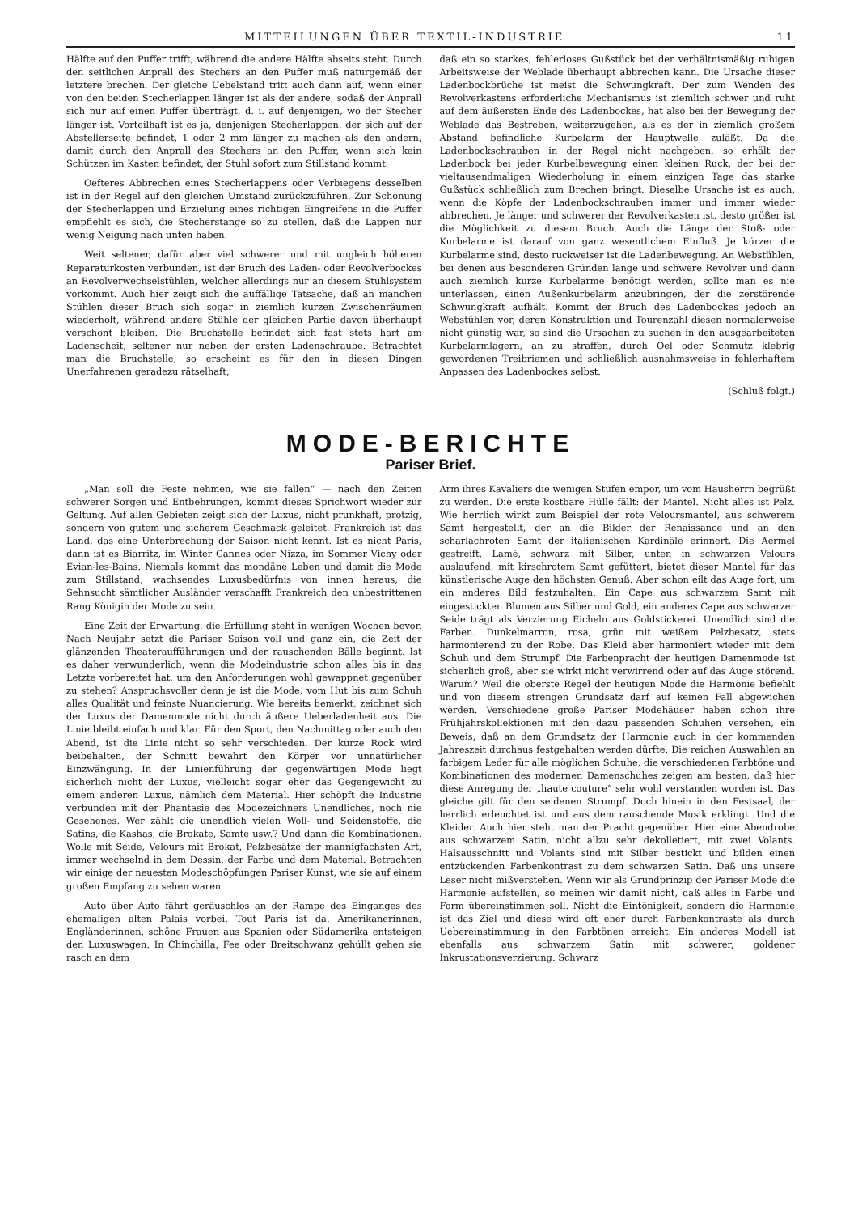MITTEILUNGEN ÜBER TEXTIL-INDUSTRIE 11
Hälfte auf den Puffer trifft, während die andere Hälfte abseits steht. Durch den seitlichen Anprall des Stechers an den Puffer muß naturgemäß der letztere brechen. Der gleiche Uebelstand tritt auch dann auf, wenn einer von den beiden Stecherlappen länger ist als der andere, sodaß der Anprall sich nur auf einen Puffer überträgt, d. i. auf denjenigen, wo der Stecher länger ist. Vorteilhaft ist es ja, denjenigen Stecherlappen, der sich auf der Abstellerseite befindet, 1 oder 2 mm länger zu machen als den andern, damit durch den Anprall des Stechers an den Puffer, wenn sich kein Schützen im Kasten befindet, der Stuhl sofort zum Stillstand kommt.
Oefteres Abbrechen eines Stecherlappens oder Verbiegens desselben ist in der Regel auf den gleichen Umstand zurückzuführen. Zur Schonung der Stecherlappen und Erzielung eines richtigen Eingreifens in die Puffer empfiehlt es sich, die Stecherstange so zu stellen, daß die Lappen nur wenig Neigung nach unten haben.
Weit seltener, dafür aber viel schwerer und mit ungleich höheren Reparaturkosten verbunden, ist der Bruch des Laden- oder Revolverbockes an Revolverwechselstühlen, welcher allerdings nur an diesem Stuhlsystem vorkommt. Auch hier zeigt sich die auffällige Tatsache, daß an manchen Stühlen dieser Bruch sich sogar in ziemlich kurzen Zwischenräumen wiederholt, während andere Stühle der gleichen Partie davon überhaupt verschont bleiben. Die Bruchstelle befindet sich fast stets hart am Ladenscheit, seltener nur neben der ersten Ladenschraube. Betrachtet man die Bruchstelle, so erscheint es für den in diesen Dingen Unerfahrenen geradezu rätselhaft,
daß ein so starkes, fehlerloses Gußstück bei der verhältnismäßig ruhigen Arbeitsweise der Weblade überhaupt abbrechen kann. Die Ursache dieser Ladenbockbrüche ist meist die Schwungkraft. Der zum Wenden des Revolverkastens erforderliche Mechanismus ist ziemlich schwer und ruht auf dem äußersten Ende des Ladenbockes, hat also bei der Bewegung der Weblade das Bestreben, weiterzugehen, als es der in ziemlich großem Abstand befindliche Kurbelarm der Hauptwelle zuläßt. Da die Ladenbockschrauben in der Regel nicht nachgeben, so erhält der Ladenbock bei jeder Kurbelbewegung einen kleinen Ruck, der bei der vieltausendmaligen Wiederholung in einem einzigen Tage das starke Gußstück schließlich zum Brechen bringt. Dieselbe Ursache ist es auch, wenn die Köpfe der Ladenbockschrauben immer und immer wieder abbrechen. Je länger und schwerer der Revolverkasten ist, desto größer ist die Möglichkeit zu diesem Bruch. Auch die Länge der Stoß- oder Kurbelarme ist darauf von ganz wesentlichem Einfluß. Je kürzer die Kurbelarme sind, desto ruckweiser ist die Ladenbewegung. An Webstühlen, bei denen aus besonderen Gründen lange und schwere Revolver und dann auch ziemlich kurze Kurbelarme benötigt werden, sollte man es nie unterlassen, einen Außenkurbelarm anzubringen, der die zerstörende Schwungkraft aufhält. Kommt der Bruch des Ladenbockes jedoch an Webstühlen vor, deren Konstruktion und Tourenzahl diesen normalerweise nicht günstig war, so sind die Ursachen zu suchen in den ausgearbeiteten Kurbelarmlagern, an zu straffen, durch Oel oder Schmutz klebrig gewordenen Treibriemen und schließlich ausnahmsweise in fehlerhaftem Anpassen des Ladenbockes selbst.
(Schluß folgt.)
MODE-BERICHTE
Pariser Brief.
„Man soll die Feste nehmen, wie sie fallen“ — nach den Zeiten schwerer Sorgen und Entbehrungen, kommt dieses Sprichwort wieder zur Geltung. Auf allen Gebieten zeigt sich der Luxus, nicht prunkhaft, protzig, sondern von gutem und sicherem Geschmack geleitet. Frankreich ist das Land, das eine Unterbrechung der Saison nicht kennt. Ist es nicht Paris, dann ist es Biarritz, im Winter Cannes oder Nizza, im Sommer Vichy oder Evian-les-Bains. Niemals kommt das mondäne Leben und damit die Mode zum Stillstand, wachsendes Luxusbedürfnis von innen heraus, die Sehnsucht sämtlicher Ausländer verschafft Frankreich den unbestrittenen Rang Königin der Mode zu sein.
Eine Zeit der Erwartung, die Erfüllung steht in wenigen Wochen bevor. Nach Neujahr setzt die Pariser Saison voll und ganz ein, die Zeit der glänzenden Theateraufführungen und der rauschenden Bälle beginnt. Ist es daher verwunderlich, wenn die Modeindustrie schon alles bis in das Letzte vorbereitet hat, um den Anforderungen wohl gewappnet gegenüber zu stehen? Anspruchsvoller denn je ist die Mode, vom Hut bis zum Schuh alles Qualität und feinste Nuancierung. Wie bereits bemerkt, zeichnet sich der Luxus der Damenmode nicht durch äußere Ueberladenheit aus. Die Linie bleibt einfach und klar. Für den Sport, den Nachmittag oder auch den Abend, ist die Linie nicht so sehr verschieden. Der kurze Rock wird beibehalten, der Schnitt bewahrt den Körper vor unnatürlicher Einzwängung. In der Linienführung der gegenwärtigen Mode liegt sicherlich nicht der Luxus, vielleicht sogar eher das Gegengewicht zu einem anderen Luxus, nämlich dem Material. Hier schöpft die Industrie verbunden mit der Phantasie des Modezeichners Unendliches, noch nie Gesehenes. Wer zählt die unendlich vielen Woll- und Seidenstoffe, die Satins, die Kashas, die Brokate, Samte usw.? Und dann die Kombinationen. Wolle mit Seide, Velours mit Brokat, Pelzbesätze der mannigfachsten Art, immer wechselnd in dem Dessin, der Farbe und dem Material. Betrachten wir einige der neuesten Modeschöpfungen Pariser Kunst, wie sie auf einem großen Empfang zu sehen waren.
Auto über Auto fährt geräuschlos an der Rampe des Einganges des ehemaligen alten Palais vorbei. Tout Paris ist da. Amerikanerinnen, Engländerinnen, schöne Frauen aus Spanien oder Südamerika entsteigen den Luxuswagen. In Chinchilla, Fee oder Breitschwanz gehüllt gehen sie rasch an dem
Arm ihres Kavaliers die wenigen Stufen empor, um vom Hausherrn begrüßt zu werden. Die erste kostbare Hülle fällt: der Mantel. Nicht alles ist Pelz. Wie herrlich wirkt zum Beispiel der rote Veloursmantel, aus schwerem Samt hergestellt, der an die Bilder der Renaissance und an den scharlachroten Samt der italienischen Kardinäle erinnert. Die Aermel gestreift, Lamé, schwarz mit Silber, unten in schwarzen Velours auslaufend, mit kirschrotem Samt gefüttert, bietet dieser Mantel für das künstlerische Auge den höchsten Genuß. Aber schon eilt das Auge fort, um ein anderes Bild festzuhalten. Ein Cape aus schwarzem Samt mit eingestickten Blumen aus Silber und Gold, ein anderes Cape aus schwarzer Seide trägt als Verzierung Eicheln aus Goldstickerei. Unendlich sind die Farben. Dunkelmarron, rosa, grün mit weißem Pelzbesatz, stets harmonierend zu der Robe. Das Kleid aber harmoniert wieder mit dem Schuh und dem Strumpf. Die Farbenpracht der heutigen Damenmode ist sicherlich groß, aber sie wirkt nicht verwirrend oder auf das Auge störend. Warum? Weil die oberste Regel der heutigen Mode die Harmonie befiehlt und von diesem strengen Grundsatz darf auf keinen Fall abgewichen werden. Verschiedene große Pariser Modehäuser haben schon ihre Frühjahrskollektionen mit den dazu passenden Schuhen versehen, ein Beweis, daß an dem Grundsatz der Harmonie auch in der kommenden Jahreszeit durchaus festgehalten werden dürfte. Die reichen Auswahlen an farbigem Leder für alle möglichen Schuhe, die verschiedenen Farbtöne und Kombinationen des modernen Damenschuhes zeigen am besten, daß hier diese Anregung der „haute couture“ sehr wohl verstanden worden ist. Das gleiche gilt für den seidenen Strumpf. Doch hinein in den Festsaal, der herrlich erleuchtet ist und aus dem rauschende Musik erklingt. Und die Kleider. Auch hier steht man der Pracht gegenüber. Hier eine Abendrobe aus schwarzem Satin, nicht allzu sehr dekolletiert, mit zwei Volants. Halsausschnitt und Volants sind mit Silber bestickt und bilden einen entzückenden Farbenkontrast zu dem schwarzen Satin. Daß uns unsere Leser nicht mißverstehen. Wenn wir als Grundprinzip der Pariser Mode die Harmonie aufstellen, so meinen wir damit nicht, daß alles in Farbe und Form übereinstimmen soll. Nicht die Eintönigkeit, sondern die Harmonie ist das Ziel und diese wird oft eher durch Farbenkontraste als durch Uebereinstimmung in den Farbtönen erreicht. Ein anderes Modell ist ebenfalls aus schwarzem Satin mit schwerer, goldener Inkrustationsverzierung. Schwarz